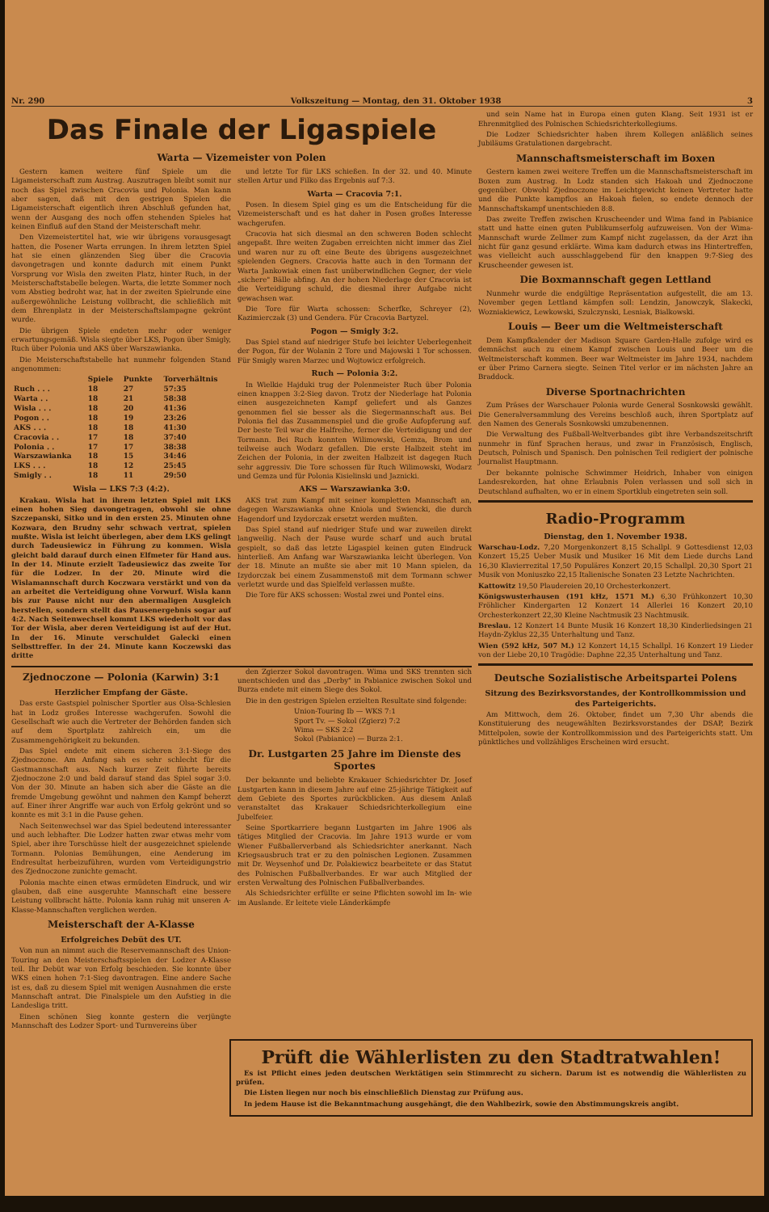Nr. 290 Volkszeitung — Montag, den 31. Oktober 1938 3
Das Finale der Ligaspiele
Warta — Vizemeister von Polen
Gestern kamen weitere fünf Spiele um die Ligameisterschaft zum Austrag. Auszutragen bleibt somit nur noch das Spiel zwischen Cracovia und Polonia. Man kann aber sagen, daß mit den gestrigen Spielen die Ligameisterschaft eigentlich ihren Abschluß gefunden hat, wenn der Ausgang des noch offen stehenden Spieles hat keinen Einfluß auf den Stand der Meisterschaft mehr.
Den Vizemeistertitel hat, wie wir übrigens vorausgesagt hatten, die Posener Warta errungen. In ihrem letzten Spiel hat sie einen glänzenden Sieg über die Cracovia davongetragen und konnte dadurch mit einem Punkt Vorsprung vor Wisla den zweiten Platz, hinter Ruch, in der Meisterschaftstabelle belegen. Warta, die letzte Sommer noch vom Abstieg bedroht war, hat in der zweiten Spielrunde eine außergewöhnliche Leistung vollbracht, die schließlich mit dem Ehrenplatz in der Meisterschaftslampagne gekrönt wurde.
Die übrigen Spiele endeten mehr oder weniger erwartungsgemäß. Wisla siegte über LKS, Pogon über Smigly, Ruch über Polonia und AKS über Warszawianka.
Die Meisterschaftstabelle hat nunmehr folgenden Stand angenommen:
| | Spiele | Punkte | Torverhältnis |
| --- | --- | --- | --- |
| Ruch . . . | 18 | 27 | 57:35 |
| Warta . . | 18 | 21 | 58:38 |
| Wisla . . . | 18 | 20 | 41:36 |
| Pogon . . | 18 | 19 | 23:26 |
| AKS . . . | 18 | 18 | 41:30 |
| Cracovia . . | 17 | 18 | 37:40 |
| Polonia . . | 17 | 17 | 38:38 |
| Warszawianka | 18 | 15 | 34:46 |
| LKS . . . | 18 | 12 | 25:45 |
| Smigly . . | 18 | 11 | 29:50 |
Wisla — LKS 7:3 (4:2).
Krakau. Wisla hat in ihrem letzten Spiel mit LKS einen hohen Sieg davongetragen, obwohl sie ohne Szczepanski, Sitko und in den ersten 25. Minuten ohne Kozwara, den Brudny sehr schwach vertrat, spielen mußte. Wisla ist leicht überlegen, aber dem LKS gelingt durch Tadeusiewicz in Führung zu kommen. Wisla gleicht bald darauf durch einen Elfmeter für Hand aus. In der 14. Minute erzielt Tadeusiewicz das zweite Tor für die Lodzer. In der 20. Minute wird die Wislamannschaft durch Koczwara verstärkt und von da an arbeitet die Verteidigung ohne Vorwurf. Wisla kann bis zur Pause nicht nur den abermaligen Ausgleich herstellen, sondern stellt das Pausenergebnis sogar auf 4:2. Nach Seitenwechsel kommt LKS wiederholt vor das Tor der Wisla, aber deren Verteidigung ist auf der Hut. In der 16. Minute verschuldet Galecki einen Selbsttreffer. In der 24. Minute kann Koczewski das dritte
und letzte Tor für LKS schießen. In der 32. und 40. Minute stellen Artur und Filko das Ergebnis auf 7:3.
Warta — Cracovia 7:1.
Posen. In diesem Spiel ging es um die Entscheidung für die Vizemeisterschaft und es hat daher in Posen großes Interesse wachgerufen.
Cracovia hat sich diesmal an den schweren Boden schlecht angepaßt. Ihre weiten Zugaben erreichten nicht immer das Ziel und waren nur zu oft eine Beute des übrigens ausgezeichnet spielenden Gegners. Cracovia hatte auch in den Tormann der Warta Jankowiak einen fast unüberwindlichen Gegner, der viele „sichere" Bälle abfing. An der hohen Niederlage der Cracovia ist die Verteidigung schuld, die diesmal ihrer Aufgabe nicht gewachsen war.
Die Tore für Warta schossen: Scherfke, Schreyer (2), Kazimierczak (3) und Gendera. Für Cracovia Bartyzel.
Pogon — Smigly 3:2.
Das Spiel stand auf niedriger Stufe bei leichter Ueberlegenheit der Pogon, für der Wolanin 2 Tore und Majowski 1 Tor schossen. Für Smigly waren Marzec und Wojtowicz erfolgreich.
Ruch — Polonia 3:2.
In Wielkie Hajduki trug der Polenmeister Ruch über Polonia einen knappen 3:2-Sieg davon. Trotz der Niederlage hat Polonia einen ausgezeichneten Kampf geliefert und als Ganzes genommen fiel sie besser als die Siegermannschaft aus. Bei Polonia fiel das Zusammenspiel und die große Aufopferung auf. Der beste Teil war die Halfreihe, ferner die Verteidigung und der Tormann. Bei Ruch konnten Wilimowski, Gemza, Brom und teilweise auch Wodarz gefallen. Die erste Halbzeit steht im Zeichen der Polonia, in der zweiten Halbzeit ist dagegen Ruch sehr aggressiv. Die Tore schossen für Ruch Wilimowski, Wodarz und Gemza und für Polonia Kisielinski und Jaznicki.
AKS — Warszawianka 3:0.
AKS trat zum Kampf mit seiner kompletten Mannschaft an, dagegen Warszawianka ohne Kniola und Swiencki, die durch Hagendorf und Izydorczak ersetzt werden mußten.
Das Spiel stand auf niedriger Stufe und war zuweilen direkt langweilig. Nach der Pause wurde scharf und auch brutal gespielt, so daß das letzte Ligaspiel keinen guten Eindruck hinterließ. Am Anfang war Warszawianka leicht überlegen. Von der 18. Minute an mußte sie aber mit 10 Mann spielen, da Izydorczak bei einem Zusammenstoß mit dem Tormann schwer verletzt wurde und das Spielfeld verlassen mußte.
Die Tore für AKS schossen: Wostal zwei und Pontel eins.
Zjednoczone — Polonia (Karwin) 3:1
Herzlicher Empfang der Gäste.
Das erste Gastspiel polnischer Sportler aus Olsa-Schlesien hat in Lodz großes Interesse wachgerufen. Sowohl die Gesellschaft wie auch die Vertreter der Behörden fanden sich auf dem Sportplatz zahlreich ein, um die Zusammengehörigkeit zu bekunden.
Das Spiel endete mit einem sicheren 3:1-Siege des Zjednoczone. Am Anfang sah es sehr schlecht für die Gastmannschaft aus. Nach kurzer Zeit führte bereits Zjednoczone 2:0 und bald darauf stand das Spiel sogar 3:0. Von der 30. Minute an haben sich aber die Gäste an die fremde Umgebung gewöhnt und nahmen den Kampf beherzt auf. Einer ihrer Angriffe war auch von Erfolg gekrönt und so konnte es mit 3:1 in die Pause gehen.
Nach Seitenwechsel war das Spiel bedeutend interessanter und auch lebhafter. Die Lodzer hatten zwar etwas mehr vom Spiel, aber ihre Torschüsse hielt der ausgezeichnet spielende Tormann. Polonias Bemühungen, eine Aenderung im Endresultat herbeizuführen, wurden vom Verteidigungstrio des Zjednoczone zunichte gemacht.
Polonia machte einen etwas ermüdeten Eindruck, und wir glauben, daß eine ausgeruhte Mannschaft eine bessere Leistung vollbracht hätte. Polonia kann ruhig mit unseren A-Klasse-Mannschaften verglichen werden.
Meisterschaft der A-Klasse
Erfolgreiches Debüt des UT.
Von nun an nimmt auch die Reservemannschaft des Union-Touring an den Meisterschaftsspielen der Lodzer A-Klasse teil. Ihr Debüt war von Erfolg beschieden. Sie konnte über WKS einen hohen 7:1-Sieg davontragen. Eine andere Sache ist es, daß zu diesem Spiel mit wenigen Ausnahmen die erste Mannschaft antrat. Die Finalspiele um den Aufstieg in die Landesliga tritt.
Einen schönen Sieg konnte gestern die verjüngte Mannschaft des Lodzer Sport- und Turnvereins über
den Zgierzer Sokol davontragen. Wima und SKS trennten sich unentschieden und das „Derby" in Pabianice zwischen Sokol und Burza endete mit einem Siege des Sokol.
Die in den gestrigen Spielen erzielten Resultate sind folgende:
Union-Touring Ib — WKS 7:1
Sport Tv. — Sokol (Zgierz) 7:2
Wima — SKS 2:2
Sokol (Pabianice) — Burza 2:1.
Dr. Lustgarten 25 Jahre im Dienste des Sportes
Der bekannte und beliebte Krakauer Schiedsrichter Dr. Josef Lustgarten kann in diesem Jahre auf eine 25-jährige Tätigkeit auf dem Gebiete des Sportes zurückblicken. Aus diesem Anlaß veranstaltet das Krakauer Schiedsrichterkollegium eine Jubelfeier.
Seine Sportkarriere begann Lustgarten im Jahre 1906 als tätiges Mitglied der Cracovia. Im Jahre 1913 wurde er vom Wiener Fußballerverband als Schiedsrichter anerkannt. Nach Kriegsausbruch trat er zu den polnischen Legionen. Zusammen mit Dr. Weysenhof und Dr. Polakiewicz bearbeitete er das Statut des Polnischen Fußballverbandes. Er war auch Mitglied der ersten Verwaltung des Polnischen Fußballverbandes.
Als Schiedsrichter erfüllte er seine Pflichten sowohl im In- wie im Auslande. Er leitete viele Länderkämpfe
und sein Name hat in Europa einen guten Klang. Seit 1931 ist er Ehrenmitglied des Polnischen Schiedsrichterkollegiums.
Die Lodzer Schiedsrichter haben ihrem Kollegen anläßlich seines Jubiläums Gratulationen dargebracht.
Mannschaftsmeisterschaft im Boxen
Gestern kamen zwei weitere Treffen um die Mannschaftsmeisterschaft im Boxen zum Austrag. In Lodz standen sich Hakoah und Zjednoczone gegenüber. Obwohl Zjednoczone im Leichtgewicht keinen Vertreter hatte und die Punkte kampflos an Hakoah fielen, so endete dennoch der Mannschaftskampf unentschieden 8:8.
Das zweite Treffen zwischen Kruscheender und Wima fand in Pabianice statt und hatte einen guten Publikumserfolg aufzuweisen. Von der Wima-Mannschaft wurde Zellmer zum Kampf nicht zugelassen, da der Arzt ihn nicht für ganz gesund erklärte. Wima kam dadurch etwas ins Hintertreffen, was vielleicht auch ausschlaggebend für den knappen 9:7-Sieg des Kruscheender gewesen ist.
Die Boxmannschaft gegen Lettland
Nunmehr wurde die endgültige Repräsentation aufgestellt, die am 13. November gegen Lettland kämpfen soll: Lendzin, Janowczyk, Slakecki, Wozniakiewicz, Lewkowski, Szulczynski, Lesniak, Bialkowski.
Louis — Beer um die Weltmeisterschaft
Dem Kampfkalender der Madison Square Garden-Halle zufolge wird es demnächst auch zu einem Kampf zwischen Louis und Beer um die Weltmeisterschaft kommen. Beer war Weltmeister im Jahre 1934, nachdem er über Primo Carnera siegte. Seinen Titel verlor er im nächsten Jahre an Braddock.
Diverse Sportnachrichten
Zum Präses der Warschauer Polonia wurde General Sosnkowski gewählt. Die Generalversammlung des Vereins beschloß auch, ihren Sportplatz auf den Namen des Generals Sosnkowski umzubenennen.
Die Verwaltung des Fußball-Weltverbandes gibt ihre Verbandszeitschrift nunmehr in fünf Sprachen heraus, und zwar in Französisch, Englisch, Deutsch, Polnisch und Spanisch. Den polnischen Teil redigiert der polnische Journalist Hauptmann.
Der bekannte polnische Schwimmer Heidrich, Inhaber von einigen Landesrekorden, hat ohne Erlaubnis Polen verlassen und soll sich in Deutschland aufhalten, wo er in einem Sportklub eingetreten sein soll.
Radio-Programm
Dienstag, den 1. November 1938.
Warschau-Lodz. 7,20 Morgenkonzert 8,15 Schallpl. 9 Gottesdienst 12,03 Konzert 15,25 Ueber Musik und Musiker 16 Mit dem Liede durchs Land 16,30 Klavierrezital 17,50 Populäres Konzert 20,15 Schallpl. 20,30 Sport 21 Musik von Moniuszko 22,15 Italienische Sonaten 23 Letzte Nachrichten.
Kattowitz 19,50 Plaudereien 20,10 Orchesterkonzert.
Königswusterhausen (191 kHz, 1571 M.) 6,30 Frühkonzert 10,30 Fröhlicher Kindergarten 12 Konzert 14 Allerlei 16 Konzert 20,10 Orchesterkonzert 22,30 Kleine Nachtmusik 23 Nachtmusik.
Breslau. 12 Konzert 14 Bunte Musik 16 Konzert 18,30 Kinderliedsingen 21 Haydn-Zyklus 22,35 Unterhaltung und Tanz.
Wien (592 kHz, 507 M.) 12 Konzert 14,15 Schallpl. 16 Konzert 19 Lieder von der Liebe 20,10 Tragödie: Daphne 22,35 Unterhaltung und Tanz.
Deutsche Sozialistische Arbeitspartei Polens
Sitzung des Bezirksvorstandes, der Kontrollkommission und des Parteigerichts.
Am Mittwoch, dem 26. Oktober, findet um 7,30 Uhr abends die Konstituierung des neugewählten Bezirksvorstandes der DSAP, Bezirk Mittelpolen, sowie der Kontrollkommission und des Parteigerichts statt. Um pünktliches und vollzähliges Erscheinen wird ersucht.
Prüft die Wählerlisten zu den Stadtratwahlen!
Es ist Pflicht eines jeden deutschen Werktätigen sein Stimmrecht zu sichern. Darum ist es notwendig die Wählerlisten zu prüfen.
Die Listen liegen nur noch bis einschließlich Dienstag zur Prüfung aus.
In jedem Hause ist die Bekanntmachung ausgehängt, die den Wahlbezirk, sowie den Abstimmungskreis angibt.